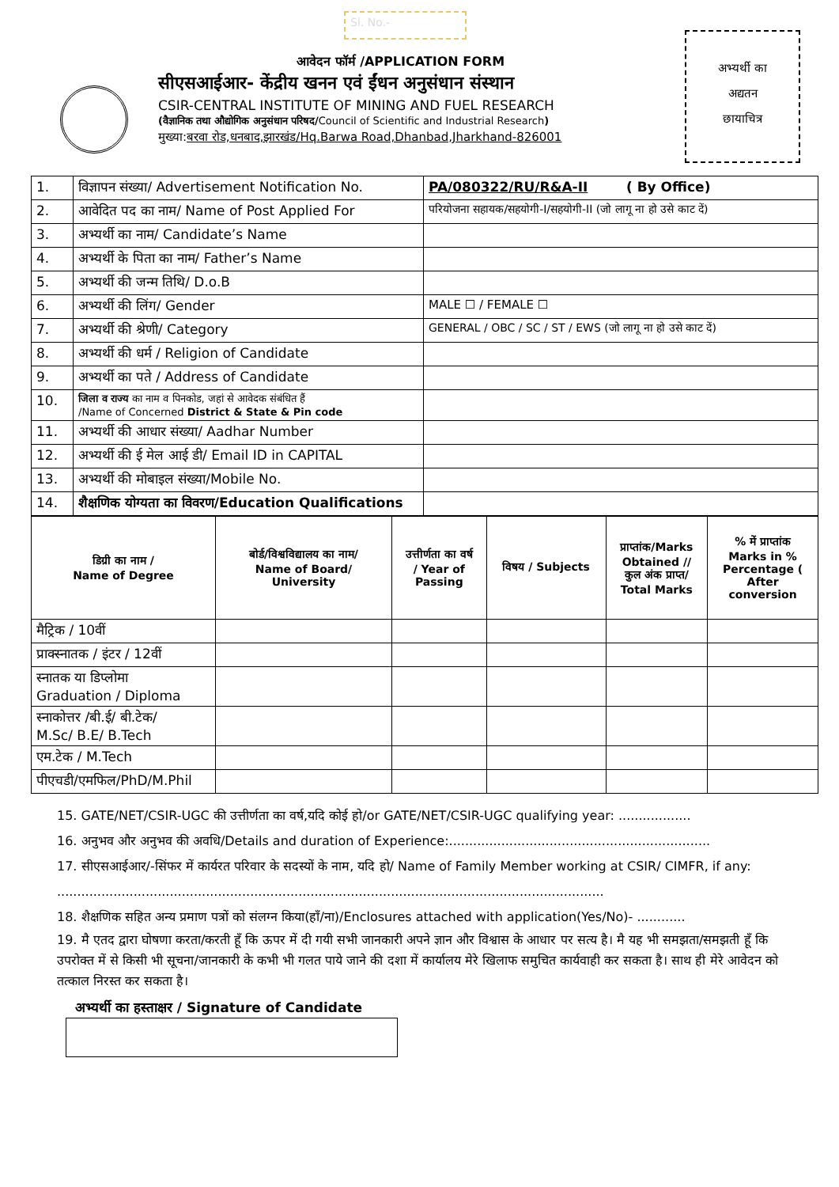Sl. No.-
आवेदन फॉर्म /APPLICATION FORM
सीएसआईआर- केंद्रीय खनन एवं ईंधन अनुसंधान संस्थान
CSIR-CENTRAL INSTITUTE OF MINING AND FUEL RESEARCH
(वैज्ञानिक तथा औद्योगिक अनुसंधान परिषद/Council of Scientific and Industrial Research)
मुख्या:बरवा रोड,धनबाद,झारखंड/Hq.Barwa Road,Dhanbad,Jharkhand-826001
अभ्यर्थी का
अद्यतन
छायाचित्र
| 1. | विज्ञापन संख्या/ Advertisement Notification No. | PA/080322/RU/R&A-II ( By Office) |
| 2. | आवेदित पद का नाम/ Name of Post Applied For | परियोजना सहायक/सहयोगी-I/सहयोगी-II (जो लागू ना हो उसे काट दें) |
| 3. | अभ्यर्थी का नाम/ Candidate’s Name | |
| 4. | अभ्यर्थी के पिता का नाम/ Father’s Name | |
| 5. | अभ्यर्थी की जन्म तिथि/ D.o.B | |
| 6. | अभ्यर्थी की लिंग/ Gender | MALE ☐ / FEMALE ☐ |
| 7. | अभ्यर्थी की श्रेणी/ Category | GENERAL / OBC / SC / ST / EWS (जो लागू ना हो उसे काट दें) |
| 8. | अभ्यर्थी की धर्म / Religion of Candidate | |
| 9. | अभ्यर्थी का पते / Address of Candidate | |
| 10. | जिला व राज्य का नाम व पिनकोड, जहां से आवेदक संबंधित हैं /Name of Concerned District & State & Pin code | |
| 11. | अभ्यर्थी की आधार संख्या/ Aadhar Number | |
| 12. | अभ्यर्थी की ई मेल आई डी/ Email ID in CAPITAL | |
| 13. | अभ्यर्थी की मोबाइल संख्या/Mobile No. | |
| 14. | शैक्षणिक योग्यता का विवरण/Education Qualifications | |
| डिग्री का नाम / Name of Degree | बोर्ड/विश्वविद्यालय का नाम/ Name of Board/ University | उत्तीर्णता का वर्ष / Year of Passing | विषय / Subjects | प्राप्तांक/Marks Obtained // कुल अंक प्राप्त/ Total Marks | % में प्राप्तांक Marks in % Percentage ( After conversion |
| --- | --- | --- | --- | --- | --- |
| मैट्रिक / 10वीं | | | | | |
| प्राक्स्नातक / इंटर / 12वीं | | | | | |
| स्नातक या डिप्लोमा Graduation / Diploma | | | | | |
| स्नाकोत्तर /बी.ई/ बी.टेक/ M.Sc/ B.E/ B.Tech | | | | | |
| एम.टेक / M.Tech | | | | | |
| पीएचडी/एमफिल/PhD/M.Phil | | | | | |
15. GATE/NET/CSIR-UGC की उत्तीर्णता का वर्ष,यदि कोई हो/or GATE/NET/CSIR-UGC qualifying year: ..................
16. अनुभव और अनुभव की अवधि/Details and duration of Experience:.................................................................
17. सीएसआईआर/-सिंफर में कार्यरत परिवार के सदस्यों के नाम, यदि हो/ Name of Family Member working at CSIR/ CIMFR, if any: ........................................................................................................................................
18. शैक्षणिक सहित अन्य प्रमाण पत्रों को संलग्न किया(हाँ/ना)/Enclosures attached with application(Yes/No)- ............
19. मै एतद द्वारा घोषणा करता/करती हूँ कि ऊपर में दी गयी सभी जानकारी अपने ज्ञान और विश्वास के आधार पर सत्य है। मै यह भी समझता/समझती हूँ कि उपरोक्त में से किसी भी सूचना/जानकारी के कभी भी गलत पाये जाने की दशा में कार्यालय मेरे खिलाफ समुचित कार्यवाही कर सकता है। साथ ही मेरे आवेदन को तत्काल निरस्त कर सकता है।
अभ्यर्थी का हस्ताक्षर / Signature of Candidate